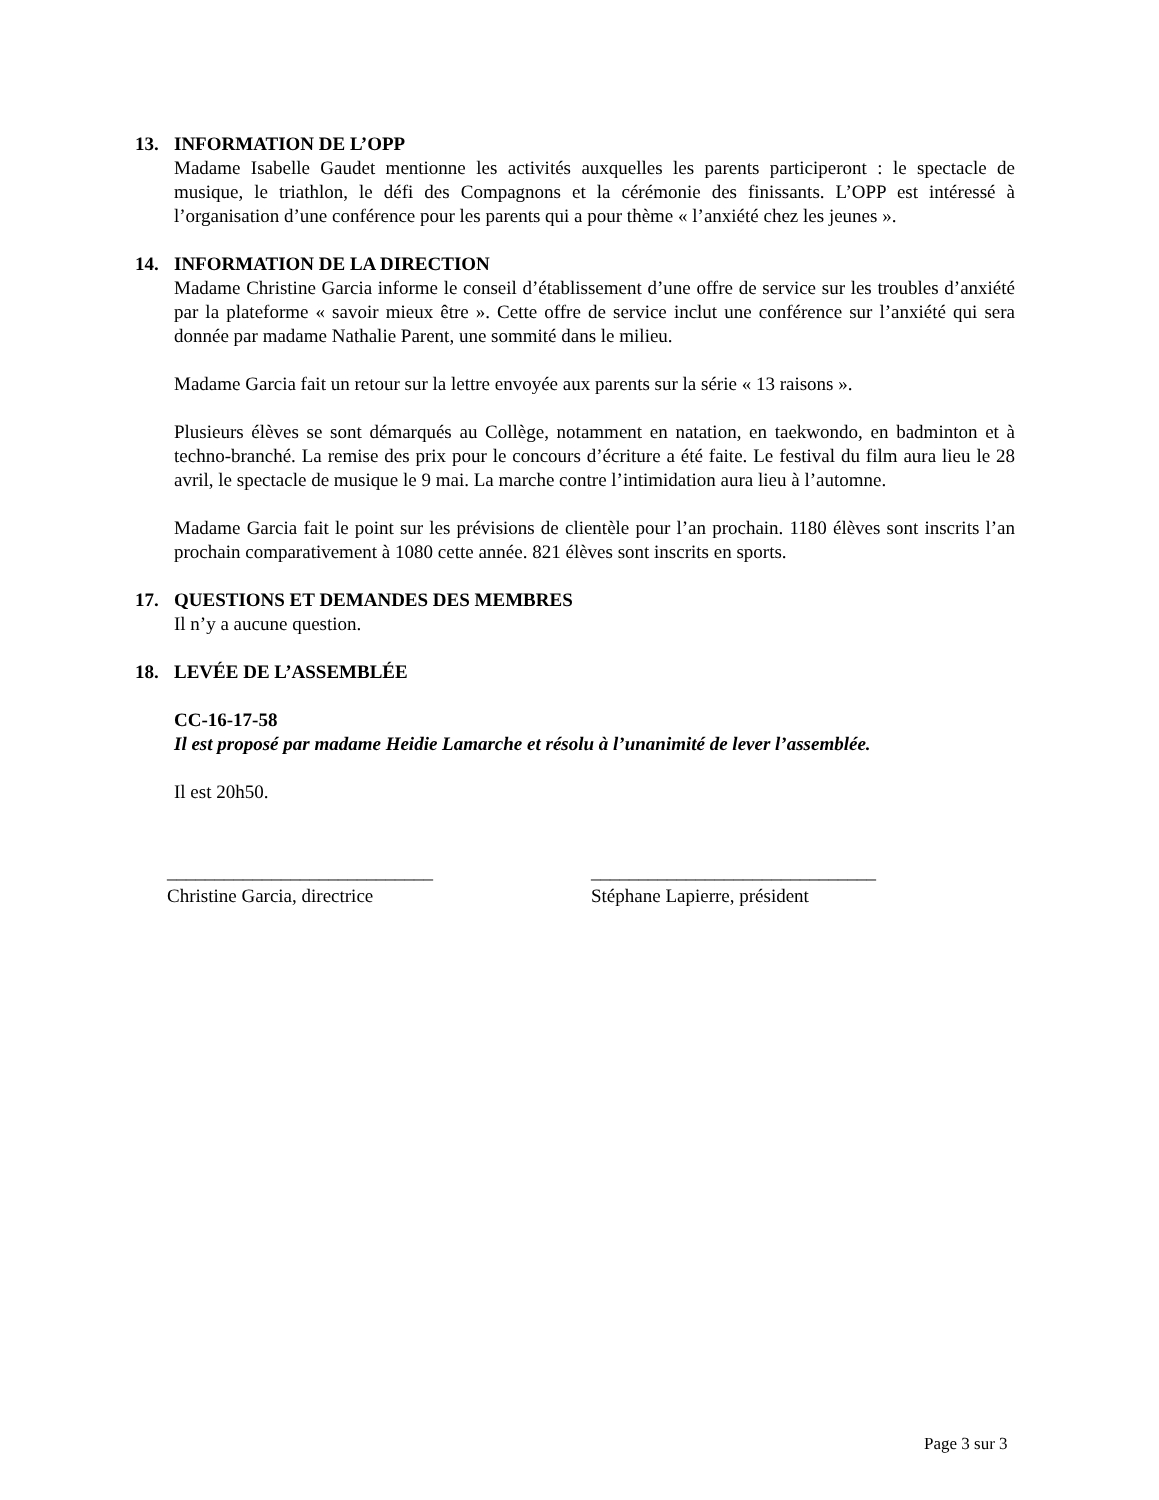13. INFORMATION DE L’OPP
Madame Isabelle Gaudet mentionne les activités auxquelles les parents participeront : le spectacle de musique, le triathlon, le défi des Compagnons et la cérémonie des finissants. L’OPP est intéressé à l’organisation d’une conférence pour les parents qui a pour thème « l’anxiété chez les jeunes ».
14. INFORMATION DE LA DIRECTION
Madame Christine Garcia informe le conseil d’établissement d’une offre de service sur les troubles d’anxiété par la plateforme « savoir mieux être ». Cette offre de service inclut une conférence sur l’anxiété qui sera donnée par madame Nathalie Parent, une sommité dans le milieu.
Madame Garcia fait un retour sur la lettre envoyée aux parents sur la série « 13 raisons ».
Plusieurs élèves se sont démarqués au Collège, notamment en natation, en taekwondo, en badminton et à techno-branché. La remise des prix pour le concours d’écriture a été faite. Le festival du film aura lieu le 28 avril, le spectacle de musique le 9 mai. La marche contre l’intimidation aura lieu à l’automne.
Madame Garcia fait le point sur les prévisions de clientèle pour l’an prochain. 1180 élèves sont inscrits l’an prochain comparativement à 1080 cette année. 821 élèves sont inscrits en sports.
17. QUESTIONS ET DEMANDES DES MEMBRES
Il n’y a aucune question.
18. LEVÉE DE L’ASSEMBLÉE
CC-16-17-58
Il est proposé par madame Heidie Lamarche et résolu à l’unanimité de lever l’assemblée.
Il est 20h50.
____________________________
Christine Garcia, directrice
______________________________
Stéphane Lapierre, président
Page 3 sur 3